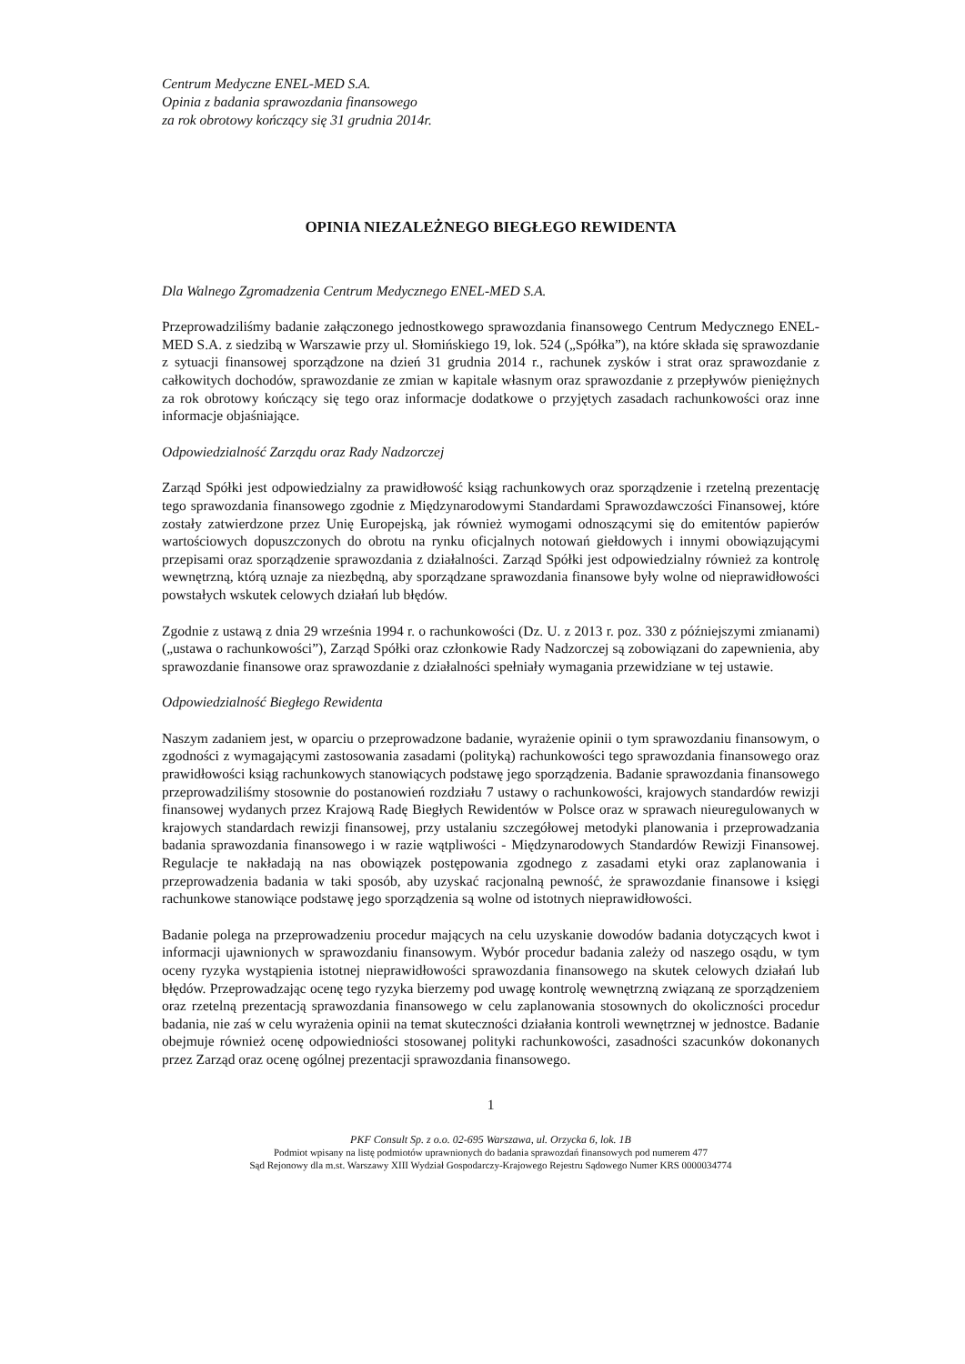Centrum Medyczne ENEL-MED S.A.
Opinia z badania sprawozdania finansowego
za rok obrotowy kończący się 31 grudnia 2014r.
OPINIA NIEZALEŻNEGO BIEGŁEGO REWIDENTA
Dla Walnego Zgromadzenia Centrum Medycznego ENEL-MED S.A.
Przeprowadziliśmy badanie załączonego jednostkowego sprawozdania finansowego Centrum Medycznego ENEL-MED S.A. z siedzibą w Warszawie przy ul. Słomińskiego 19, lok. 524 („Spółka”), na które składa się sprawozdanie z sytuacji finansowej sporządzone na dzień 31 grudnia 2014 r., rachunek zysków i strat oraz sprawozdanie z całkowitych dochodów, sprawozdanie ze zmian w kapitale własnym oraz sprawozdanie z przepływów pieniężnych za rok obrotowy kończący się tego oraz informacje dodatkowe o przyjętych zasadach rachunkowości oraz inne informacje objaśniające.
Odpowiedzialność Zarządu oraz Rady Nadzorczej
Zarząd Spółki jest odpowiedzialny za prawidłowość ksiąg rachunkowych oraz sporządzenie i rzetelną prezentację tego sprawozdania finansowego zgodnie z Międzynarodowymi Standardami Sprawozdawczości Finansowej, które zostały zatwierdzone przez Unię Europejską, jak również wymogami odnoszącymi się do emitentów papierów wartościowych dopuszczonych do obrotu na rynku oficjalnych notowań giełdowych i innymi obowiązującymi przepisami oraz sporządzenie sprawozdania z działalności. Zarząd Spółki jest odpowiedzialny również za kontrolę wewnętrzną, którą uznaje za niezbędną, aby sporządzane sprawozdania finansowe były wolne od nieprawidłowości powstałych wskutek celowych działań lub błędów.
Zgodnie z ustawą z dnia 29 września 1994 r. o rachunkowości (Dz. U. z 2013 r. poz. 330 z późniejszymi zmianami) („ustawa o rachunkowości”), Zarząd Spółki oraz członkowie Rady Nadzorczej są zobowiązani do zapewnienia, aby sprawozdanie finansowe oraz sprawozdanie z działalności spełniały wymagania przewidziane w tej ustawie.
Odpowiedzialność Biegłego Rewidenta
Naszym zadaniem jest, w oparciu o przeprowadzone badanie, wyrażenie opinii o tym sprawozdaniu finansowym, o zgodności z wymagającymi zastosowania zasadami (polityką) rachunkowości tego sprawozdania finansowego oraz prawidłowości ksiąg rachunkowych stanowiących podstawę jego sporządzenia. Badanie sprawozdania finansowego przeprowadziliśmy stosownie do postanowień rozdziału 7 ustawy o rachunkowości, krajowych standardów rewizji finansowej wydanych przez Krajową Radę Biegłych Rewidentów w Polsce oraz w sprawach nieuregulowanych w krajowych standardach rewizji finansowej, przy ustalaniu szczegółowej metodyki planowania i przeprowadzania badania sprawozdania finansowego i w razie wątpliwości - Międzynarodowych Standardów Rewizji Finansowej. Regulacje te nakładają na nas obowiązek postępowania zgodnego z zasadami etyki oraz zaplanowania i przeprowadzenia badania w taki sposób, aby uzyskać racjonalną pewność, że sprawozdanie finansowe i księgi rachunkowe stanowiące podstawę jego sporządzenia są wolne od istotnych nieprawidłowości.
Badanie polega na przeprowadzeniu procedur mających na celu uzyskanie dowodów badania dotyczących kwot i informacji ujawnionych w sprawozdaniu finansowym. Wybór procedur badania zależy od naszego osądu, w tym oceny ryzyka wystąpienia istotnej nieprawidłowości sprawozdania finansowego na skutek celowych działań lub błędów. Przeprowadzając ocenę tego ryzyka bierzemy pod uwagę kontrolę wewnętrzną związaną ze sporządzeniem oraz rzetelną prezentacją sprawozdania finansowego w celu zaplanowania stosownych do okoliczności procedur badania, nie zaś w celu wyrażenia opinii na temat skuteczności działania kontroli wewnętrznej w jednostce. Badanie obejmuje również ocenę odpowiedniości stosowanej polityki rachunkowości, zasadności szacunków dokonanych przez Zarząd oraz ocenę ogólnej prezentacji sprawozdania finansowego.
1
PKF Consult Sp. z o.o. 02-695 Warszawa, ul. Orzycka 6, lok. 1B
Podmiot wpisany na listę podmiotów uprawnionych do badania sprawozdań finansowych pod numerem 477
Sąd Rejonowy dla m.st. Warszawy XIII Wydział Gospodarczy-Krajowego Rejestru Sądowego Numer KRS 0000034774